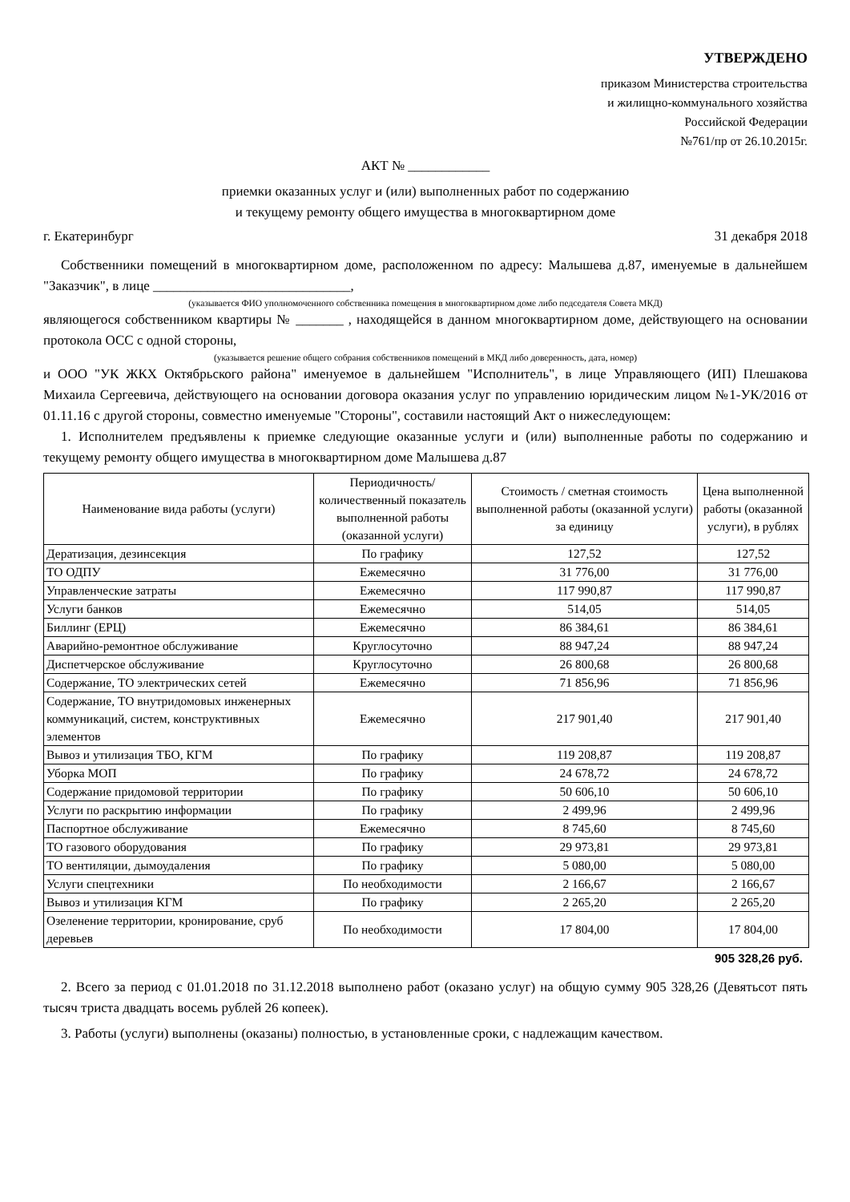УТВЕРЖДЕНО
приказом Министерства строительства
и жилищно-коммунального хозяйства
Российской Федерации
№761/пр от 26.10.2015г.
АКТ № ____________
приемки оказанных услуг и (или) выполненных работ по содержанию
и текущему ремонту общего имущества в многоквартирном доме
г. Екатеринбург 31 декабря 2018
Собственники помещений в многоквартирном доме, расположенном по адресу: Малышева д.87, именуемые в дальнейшем "Заказчик", в лице _____________________________,
(указывается ФИО уполномоченного собственника помещения в многоквартирном доме либо педседателя Совета МКД)
являющегося собственником квартиры № _______ , находящейся в данном многоквартирном доме, действующего на основании протокола ОСС с одной стороны,
(указывается решение общего собрания собственников помещений в МКД либо доверенность, дата, номер)
и ООО "УК ЖКХ Октябрьского района" именуемое в дальнейшем "Исполнитель", в лице Управляющего (ИП) Плешакова Михаила Сергеевича, действующего на основании договора оказания услуг по управлению юридическим лицом №1-УК/2016 от 01.11.16 с другой стороны, совместно именуемые "Стороны", составили настоящий Акт о нижеследующем:
1. Исполнителем предъявлены к приемке следующие оказанные услуги и (или) выполненные работы по содержанию и текущему ремонту общего имущества в многоквартирном доме Малышева д.87
| Наименование вида работы (услуги) | Периодичность/ количественный показатель выполненной работы (оказанной услуги) | Стоимость / сметная стоимость выполненной работы (оказанной услуги) за единицу | Цена выполненной работы (оказанной услуги), в рублях |
| --- | --- | --- | --- |
| Дератизация, дезинсекция | По графику | 127,52 | 127,52 |
| ТО ОДПУ | Ежемесячно | 31 776,00 | 31 776,00 |
| Управленческие затраты | Ежемесячно | 117 990,87 | 117 990,87 |
| Услуги банков | Ежемесячно | 514,05 | 514,05 |
| Биллинг (ЕРЦ) | Ежемесячно | 86 384,61 | 86 384,61 |
| Аварийно-ремонтное обслуживание | Круглосуточно | 88 947,24 | 88 947,24 |
| Диспетчерское обслуживание | Круглосуточно | 26 800,68 | 26 800,68 |
| Содержание, ТО электрических сетей | Ежемесячно | 71 856,96 | 71 856,96 |
| Содержание, ТО внутридомовых инженерных коммуникаций, систем, конструктивных элементов | Ежемесячно | 217 901,40 | 217 901,40 |
| Вывоз и утилизация ТБО, КГМ | По графику | 119 208,87 | 119 208,87 |
| Уборка МОП | По графику | 24 678,72 | 24 678,72 |
| Содержание придомовой территории | По графику | 50 606,10 | 50 606,10 |
| Услуги по раскрытию информации | По графику | 2 499,96 | 2 499,96 |
| Паспортное обслуживание | Ежемесячно | 8 745,60 | 8 745,60 |
| ТО газового оборудования | По графику | 29 973,81 | 29 973,81 |
| ТО вентиляции, дымоудаления | По графику | 5 080,00 | 5 080,00 |
| Услуги спецтехники | По необходимости | 2 166,67 | 2 166,67 |
| Вывоз и утилизация КГМ | По графику | 2 265,20 | 2 265,20 |
| Озеленение территории, кронирование, сруб деревьев | По необходимости | 17 804,00 | 17 804,00 |
905 328,26 руб.
2. Всего за период с 01.01.2018 по 31.12.2018 выполнено работ (оказано услуг) на общую сумму 905 328,26 (Девятьсот пять тысяч триста двадцать восемь рублей 26 копеек).
3. Работы (услуги) выполнены (оказаны) полностью, в установленные сроки, с надлежащим качеством.